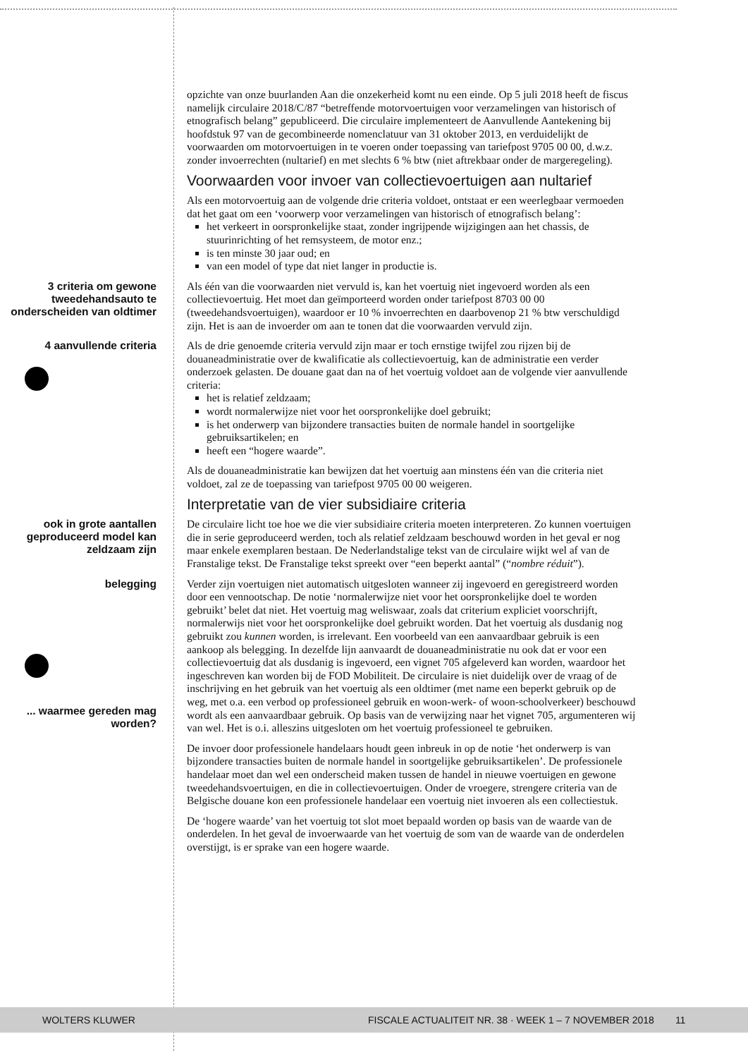opzichte van onze buurlanden Aan die onzekerheid komt nu een einde. Op 5 juli 2018 heeft de fiscus namelijk circulaire 2018/C/87 “betreffende motorvoertuigen voor verzamelingen van historisch of etnografisch belang” gepubliceerd. Die circulaire implementeert de Aanvullende Aantekening bij hoofdstuk 97 van de gecombineerde nomenclatuur van 31 oktober 2013, en verduidelijkt de voorwaarden om motorvoertuigen in te voeren onder toepassing van tariefpost 9705 00 00, d.w.z. zonder invoerrechten (nultarief) en met slechts 6 % btw (niet aftrekbaar onder de margeregeling).
Voorwaarden voor invoer van collectievoertuigen aan nultarief
Als een motorvoertuig aan de volgende drie criteria voldoet, ontstaat er een weerlegbaar vermoeden dat het gaat om een ‘voorwerp voor verzamelingen van historisch of etnografisch belang’:
het verkeert in oorspronkelijke staat, zonder ingrijpende wijzigingen aan het chassis, de stuurinrichting of het remsysteem, de motor enz.;
is ten minste 30 jaar oud; en
van een model of type dat niet langer in productie is.
3 criteria om gewone tweedehandsauto te onderscheiden van oldtimer
Als één van die voorwaarden niet vervuld is, kan het voertuig niet ingevoerd worden als een collectievoertuig. Het moet dan geïmporteerd worden onder tariefpost 8703 00 00 (tweedehandsvoertuigen), waardoor er 10 % invoerrechten en daarbovenop 21 % btw verschuldigd zijn. Het is aan de invoerder om aan te tonen dat die voorwaarden vervuld zijn.
4 aanvullende criteria
Als de drie genoemde criteria vervuld zijn maar er toch ernstige twijfel zou rijzen bij de douaneadministratie over de kwalificatie als collectievoertuig, kan de administratie een verder onderzoek gelasten. De douane gaat dan na of het voertuig voldoet aan de volgende vier aanvullende criteria:
het is relatief zeldzaam;
wordt normalerwijze niet voor het oorspronkelijke doel gebruikt;
is het onderwerp van bijzondere transacties buiten de normale handel in soortgelijke gebruiksartikelen; en
heeft een “hogere waarde”.
Als de douaneadministratie kan bewijzen dat het voertuig aan minstens één van die criteria niet voldoet, zal ze de toepassing van tariefpost 9705 00 00 weigeren.
Interpretatie van de vier subsidiaire criteria
ook in grote aantallen geproduceerd model kan zeldzaam zijn
De circulaire licht toe hoe we die vier subsidiaire criteria moeten interpreteren. Zo kunnen voertuigen die in serie geproduceerd werden, toch als relatief zeldzaam beschouwd worden in het geval er nog maar enkele exemplaren bestaan. De Nederlandstalige tekst van de circulaire wijkt wel af van de Franstalige tekst. De Franstalige tekst spreekt over “een beperkt aantal” (“nombre réduit”).
belegging
... waarmee gereden mag worden?
Verder zijn voertuigen niet automatisch uitgesloten wanneer zij ingevoerd en geregistreerd worden door een vennootschap. De notie ‘normalerwijze niet voor het oorspronkelijke doel te worden gebruikt’ belet dat niet. Het voertuig mag weliswaar, zoals dat criterium expliciet voorschrijft, normalerwijs niet voor het oorspronkelijke doel gebruikt worden. Dat het voertuig als dusdanig nog gebruikt zou kunnen worden, is irrelevant. Een voorbeeld van een aanvaardbaar gebruik is een aankoop als belegging. In dezelfde lijn aanvaardt de douaneadministratie nu ook dat er voor een collectievoertuig dat als dusdanig is ingevoerd, een vignet 705 afgeleverd kan worden, waardoor het ingeschreven kan worden bij de FOD Mobiliteit. De circulaire is niet duidelijk over de vraag of de inschrijving en het gebruik van het voertuig als een oldtimer (met name een beperkt gebruik op de weg, met o.a. een verbod op professioneel gebruik en woon-werk- of woon-schoolverkeer) beschouwd wordt als een aanvaardbaar gebruik. Op basis van de verwijzing naar het vignet 705, argumenteren wij van wel. Het is o.i. alleszins uitgesloten om het voertuig professioneel te gebruiken.
De invoer door professionele handelaars houdt geen inbreuk in op de notie ‘het onderwerp is van bijzondere transacties buiten de normale handel in soortgelijke gebruiksartikelen’. De professionele handelaar moet dan wel een onderscheid maken tussen de handel in nieuwe voertuigen en gewone tweedehandsvoertuigen, en die in collectievoertuigen. Onder de vroegere, strengere criteria van de Belgische douane kon een professionele handelaar een voertuig niet invoeren als een collectiestuk.
De ‘hogere waarde’ van het voertuig tot slot moet bepaald worden op basis van de waarde van de onderdelen. In het geval de invoerwaarde van het voertuig de som van de waarde van de onderdelen overstijgt, is er sprake van een hogere waarde.
WOLTERS KLUWER FISCALE ACTUALITEIT NR. 38 · WEEK 1 – 7 NOVEMBER 2018 11